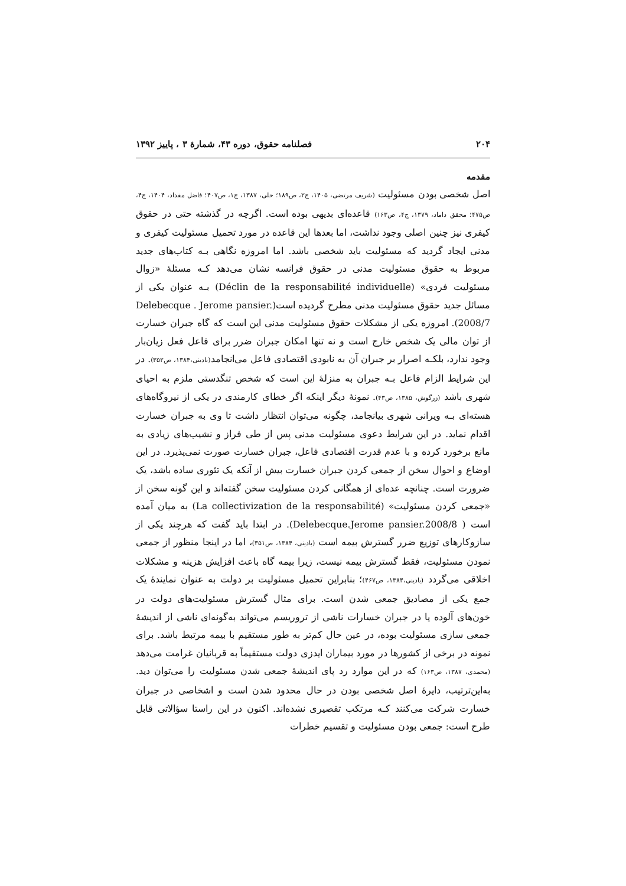۲۰۴ فصلنامه حقوق، دوره ۴۳، شمارهٔ ۳ ، پاییز ۱۳۹۲
مقدمه
اصل شخصی بودن مسئولیت (شریف مرتضی، ۱۴۰۵، ج۲، ص۱۸۹؛ حلی، ۱۳۸۷، ج۱، ص۴۰۷؛ فاضل مقداد، ۱۴۰۴، ج۴، ص۴۷۵؛ محقق داماد، ۱۳۷۹، ج۴، ص۱۶۳) قاعده‌ای بدیهی بوده است. اگرچه در گذشته حتی در حقوق کیفری نیز چنین اصلی وجود نداشت، اما بعدها این قاعده در مورد تحمیل مسئولیت کیفری و مدنی ایجاد گردید که مسئولیت باید شخصی باشد. اما امروزه نگاهی بـه کتاب‌های جدید مربوط به حقوق مسئولیت مدنی در حقوق فرانسه نشان می‌دهد کـه مسئلهٔ «زوال مسئولیت فردی» (Déclin de la responsabilité individuelle) بـه عنوان یکی از مسائل جدید حقوق مسئولیت مدنی مطرح گردیده است(Delebecque . Jerome pansier. 2008/7). امروزه یکی از مشکلات حقوق مسئولیت مدنی این است که گاه جبران خسارت از توان مالی یک شخص خارج است و نه تنها امکان جبران ضرر برای فاعل فعل زیان‌بار وجود ندارد، بلکـه اصرار بر جبران آن به نابودی اقتصادی فاعل می‌انجامد(بادینی،۱۳۸۴، ص۳۵۲). در این شرایط الزام فاعل بـه جبران به منزلهٔ این است که شخص تنگدستی ملزم به احیای شهری باشد (زرگوش، ۱۳۸۵، ص۴۳). نمونهٔ دیگر اینکه اگر خطای کارمندی در یکی از نیروگاه‌های هسته‌ای بـه ویرانی شهری بیانجامد، چگونه می‌توان انتظار داشت تا وی به جبران خسارت اقدام نماید. در این شرایط دعوی مسئولیت مدنی پس از طی فراز و نشیب‌های زیادی به مانع برخورد کرده و با عدم قدرت اقتصادی فاعل، جبران خسارت صورت نمی‌پذیرد. در این اوضاع و احوال سخن از جمعی کردن جبران خسارت بیش از آنکه یک تئوری ساده باشد، یک ضرورت است. چنانچه عده‌ای از همگانی کردن مسئولیت سخن گفته‌اند و این گونه سخن از «جمعی کردن مسئولیت» (La collectivization de la responsabilité) به میان آمده است ( Delebecque.Jerome pansier.2008/8). در ابتدا باید گفت که هرچند یکی از سازوکارهای توزیع ضرر گسترش بیمه است (بادینی، ۱۳۸۴، ص۳۵۱)، اما در اینجا منظور از جمعی نمودن مسئولیت، فقط گسترش بیمه نیست، زیرا بیمه گاه باعث افزایش هزینه و مشکلات اخلاقی می‌گردد (بادینی،۱۳۸۴، ص۴۶۷)؛ بنابراین تحمیل مسئولیت بر دولت به عنوان نمایندهٔ یک جمع یکی از مصادیق جمعی شدن است. برای مثال گسترش مسئولیت‌های دولت در خون‌های آلوده یا در جبران خسارات ناشی از تروریسم می‌تواند به‌گونه‌ای ناشی از اندیشهٔ جمعی سازی مسئولیت بوده، در عین حال کم‌تر به طور مستقیم با بیمه مرتبط باشد. برای نمونه در برخی از کشورها در مورد بیماران ایدزی دولت مستقیماً به قربانیان غرامت می‌دهد (محمدی، ۱۳۸۷، ص۱۶۳) که در این موارد رد پای اندیشهٔ جمعی شدن مسئولیت را می‌توان دید. به‌این‌ترتیب، دایرهٔ اصل شخصی بودن در حال محدود شدن است و اشخاصی در جبران خسارت شرکت می‌کنند کـه مرتکب تقصیری نشده‌اند. اکنون در این راستا سؤالاتی قابل طرح است: جمعی بودن مسئولیت و تقسیم خطرات